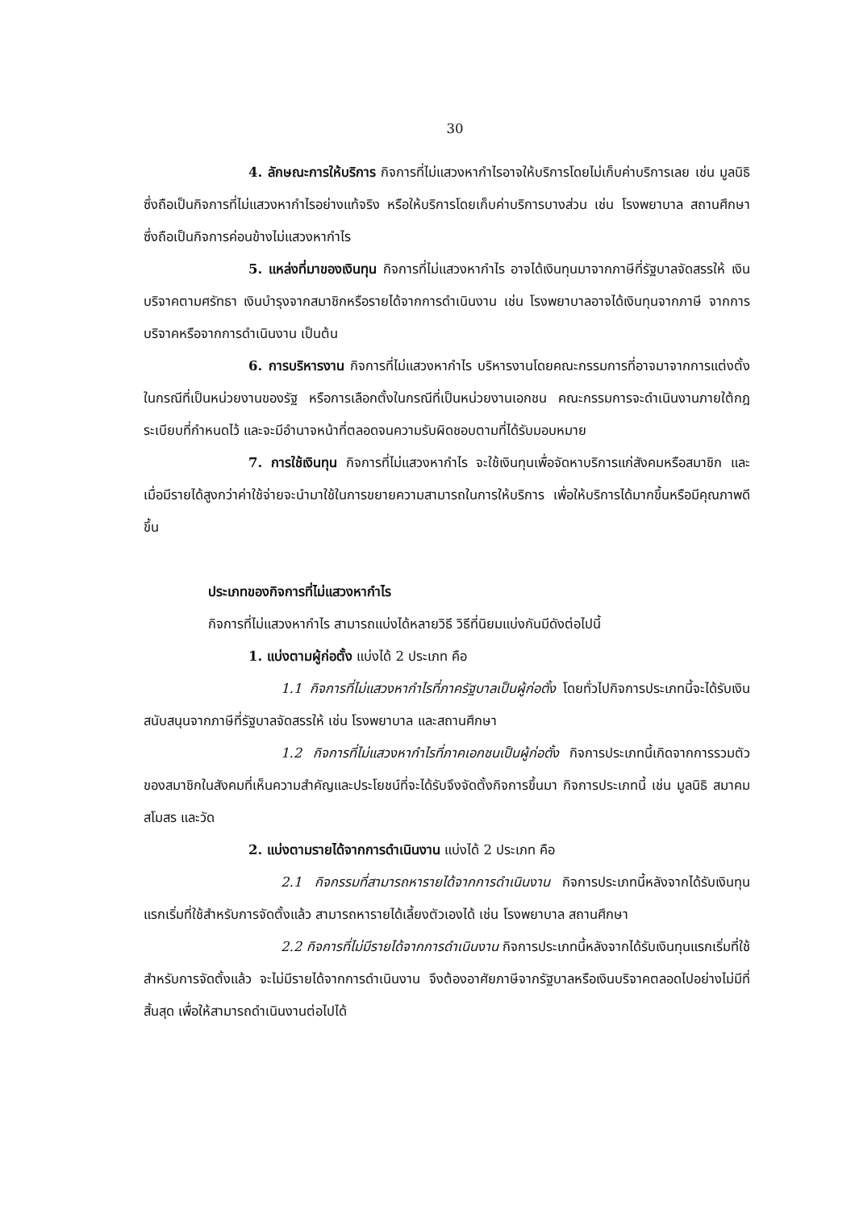30
4. ลักษณะการให้บริการ กิจการที่ไม่แสวงหากำไรอาจให้บริการโดยไม่เก็บค่าบริการเลย เช่น มูลนิธิซึ่งถือเป็นกิจการที่ไม่แสวงหากำไรอย่างแท้จริง หรือให้บริการโดยเก็บค่าบริการบางส่วน เช่น โรงพยาบาล สถานศึกษา ซึ่งถือเป็นกิจการค่อนข้างไม่แสวงหากำไร
5. แหล่งที่มาของเงินทุน กิจการที่ไม่แสวงหากำไร อาจได้เงินทุนมาจากภาษีที่รัฐบาลจัดสรรให้ เงินบริจาคตามศรัทธา เงินบำรุงจากสมาชิกหรือรายได้จากการดำเนินงาน เช่น โรงพยาบาลอาจได้เงินทุนจากภาษี จากการบริจาคหรือจากการดำเนินงาน เป็นต้น
6. การบริหารงาน กิจการที่ไม่แสวงหากำไร บริหารงานโดยคณะกรรมการที่อาจมาจากการแต่งตั้งในกรณีที่เป็นหน่วยงานของรัฐ หรือการเลือกตั้งในกรณีที่เป็นหน่วยงานเอกชน คณะกรรมการจะดำเนินงานภายใต้กฎระเบียบที่กำหนดไว้ และจะมีอำนาจหน้าที่ตลอดจนความรับผิดชอบตามที่ได้รับมอบหมาย
7. การใช้เงินทุน กิจการที่ไม่แสวงหากำไร จะใช้เงินทุนเพื่อจัดหาบริการแก่สังคมหรือสมาชิก และเมื่อมีรายได้สูงกว่าค่าใช้จ่ายจะนำมาใช้ในการขยายความสามารถในการให้บริการ เพื่อให้บริการได้มากขึ้นหรือมีคุณภาพดีขึ้น
ประเภทของกิจการที่ไม่แสวงหากำไร
กิจการที่ไม่แสวงหากำไร สามารถแบ่งได้หลายวิธี วิธีที่นิยมแบ่งกันมีดังต่อไปนี้
1. แบ่งตามผู้ก่อตั้ง แบ่งได้ 2 ประเภท คือ
1.1 กิจการที่ไม่แสวงหากำไรที่ภาครัฐบาลเป็นผู้ก่อตั้ง โดยทั่วไปกิจการประเภทนี้จะได้รับเงินสนับสนุนจากภาษีที่รัฐบาลจัดสรรให้ เช่น โรงพยาบาล และสถานศึกษา
1.2 กิจการที่ไม่แสวงหากำไรที่ภาคเอกชนเป็นผู้ก่อตั้ง กิจการประเภทนี้เกิดจากการรวมตัวของสมาชิกในสังคมที่เห็นความสำคัญและประโยชน์ที่จะได้รับจึงจัดตั้งกิจการขึ้นมา กิจการประเภทนี้ เช่น มูลนิธิ สมาคม สโมสร และวัด
2. แบ่งตามรายได้จากการดำเนินงาน แบ่งได้ 2 ประเภท คือ
2.1 กิจกรรมที่สามารถหารายได้จากการดำเนินงาน กิจการประเภทนี้หลังจากได้รับเงินทุนแรกเริ่มที่ใช้สำหรับการจัดตั้งแล้ว สามารถหารายได้เลี้ยงตัวเองได้ เช่น โรงพยาบาล สถานศึกษา
2.2 กิจการที่ไม่มีรายได้จากการดำเนินงาน กิจการประเภทนี้หลังจากได้รับเงินทุนแรกเริ่มที่ใช้สำหรับการจัดตั้งแล้ว จะไม่มีรายได้จากการดำเนินงาน จึงต้องอาศัยภาษีจากรัฐบาลหรือเงินบริจาคตลอดไปอย่างไม่มีที่สิ้นสุด เพื่อให้สามารถดำเนินงานต่อไปได้